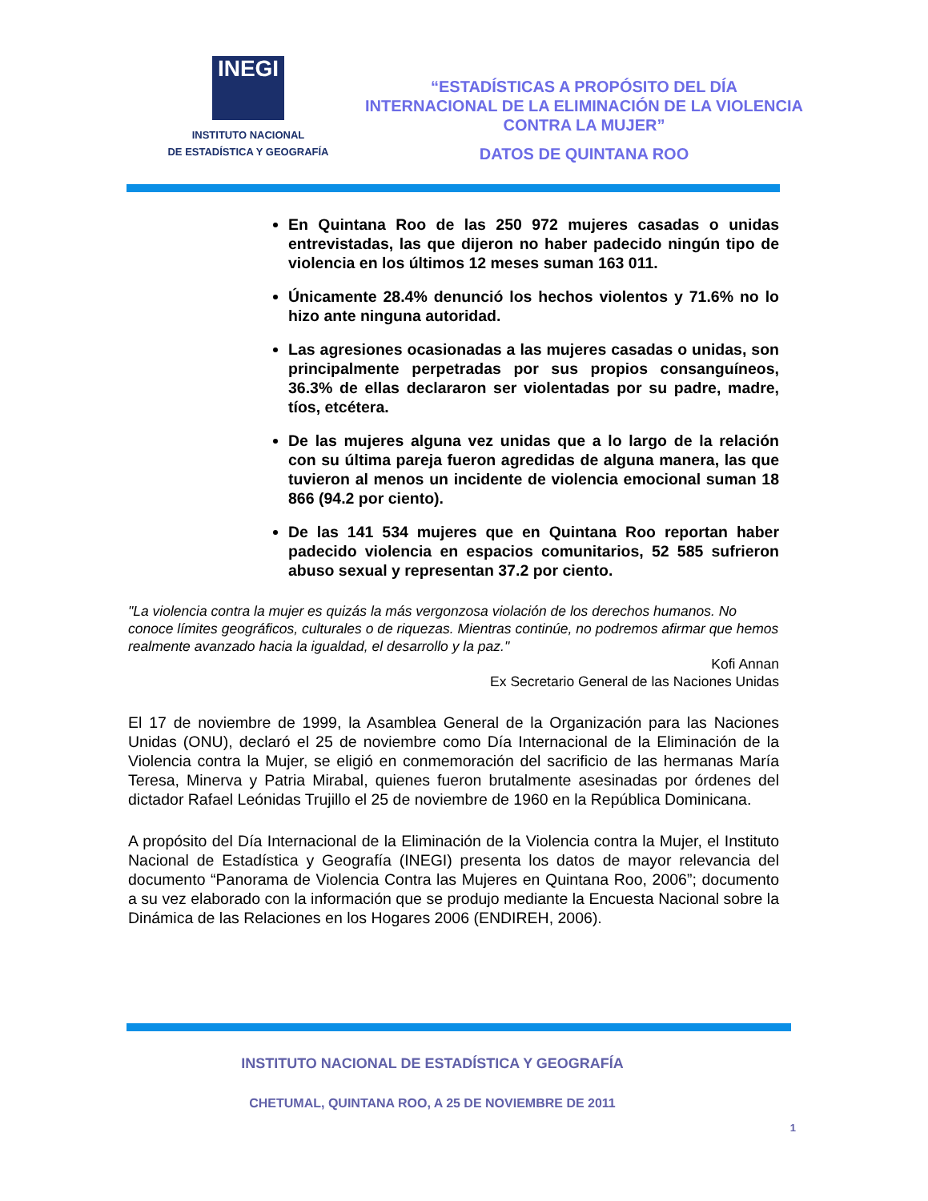INEGI
INSTITUTO NACIONAL
DE ESTADÍSTICA Y GEOGRAFÍA
“ESTADÍSTICAS A PROPÓSITO DEL DÍA
INTERNACIONAL DE LA ELIMINACIÓN DE LA VIOLENCIA
CONTRA LA MUJER”
DATOS DE QUINTANA ROO
En Quintana Roo de las 250 972 mujeres casadas o unidas entrevistadas, las que dijeron no haber padecido ningún tipo de violencia en los últimos 12 meses suman 163 011.
Únicamente 28.4% denunció los hechos violentos y 71.6% no lo hizo ante ninguna autoridad.
Las agresiones ocasionadas a las mujeres casadas o unidas, son principalmente perpetradas por sus propios consanguíneos, 36.3% de ellas declararon ser violentadas por su padre, madre, tíos, etcétera.
De las mujeres alguna vez unidas que a lo largo de la relación con su última pareja fueron agredidas de alguna manera, las que tuvieron al menos un incidente de violencia emocional suman 18 866 (94.2 por ciento).
De las 141 534 mujeres que en Quintana Roo reportan haber padecido violencia en espacios comunitarios, 52 585 sufrieron abuso sexual y representan 37.2 por ciento.
"La violencia contra la mujer es quizás la más vergonzosa violación de los derechos humanos. No conoce límites geográficos, culturales o de riquezas. Mientras continúe, no podremos afirmar que hemos realmente avanzado hacia la igualdad, el desarrollo y la paz."
Kofi Annan
Ex Secretario General de las Naciones Unidas
El 17 de noviembre de 1999, la Asamblea General de la Organización para las Naciones Unidas (ONU), declaró el 25 de noviembre como Día Internacional de la Eliminación de la Violencia contra la Mujer, se eligió en conmemoración del sacrificio de las hermanas María Teresa, Minerva y Patria Mirabal, quienes fueron brutalmente asesinadas por órdenes del dictador Rafael Leónidas Trujillo el 25 de noviembre de 1960 en la República Dominicana.
A propósito del Día Internacional de la Eliminación de la Violencia contra la Mujer, el Instituto Nacional de Estadística y Geografía (INEGI) presenta los datos de mayor relevancia del documento “Panorama de Violencia Contra las Mujeres en Quintana Roo, 2006”; documento a su vez elaborado con la información que se produjo mediante la Encuesta Nacional sobre la Dinámica de las Relaciones en los Hogares 2006 (ENDIREH, 2006).
INSTITUTO NACIONAL DE ESTADÍSTICA Y GEOGRAFÍA
CHETUMAL, QUINTANA ROO, A 25 DE NOVIEMBRE DE 2011
1